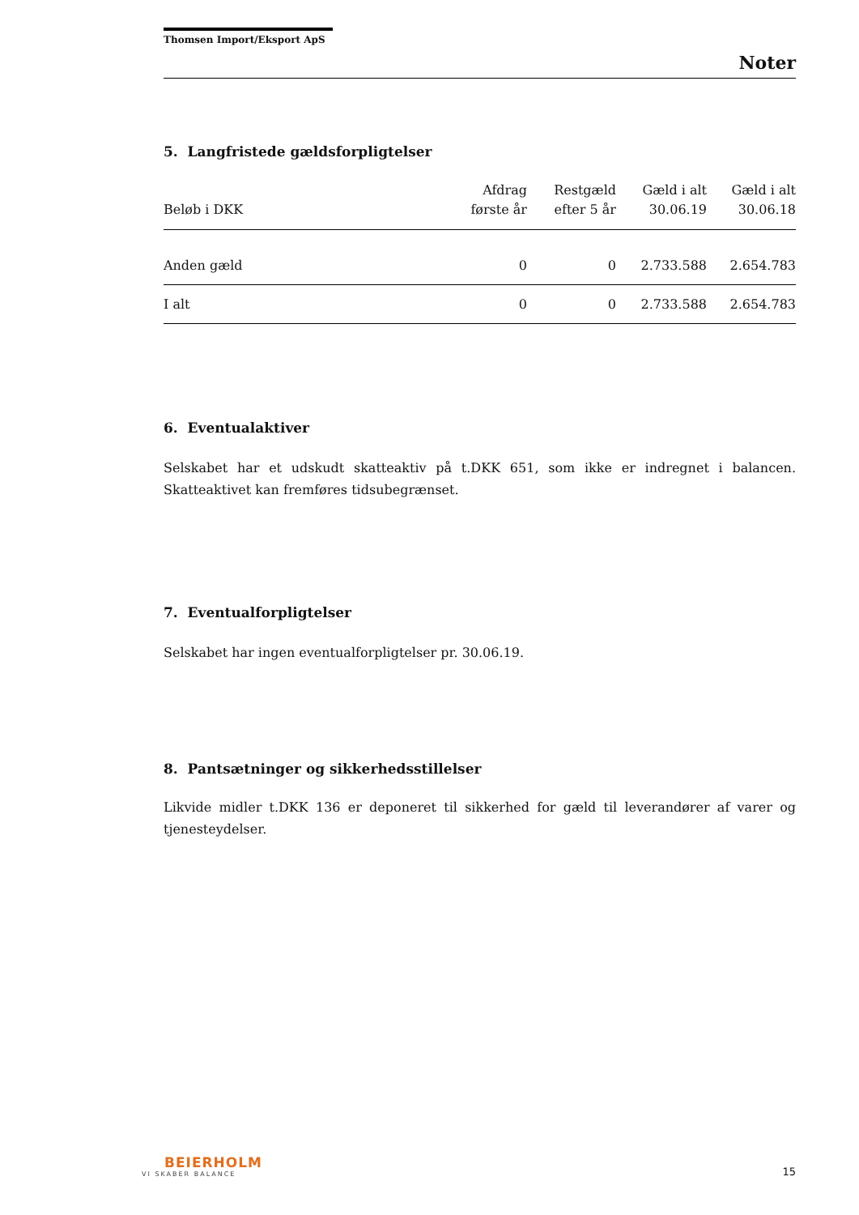Thomsen Import/Eksport ApS
Noter
5. Langfristede gældsforpligtelser
| Beløb i DKK | Afdrag første år | Restgæld efter 5 år | Gæld i alt 30.06.19 | Gæld i alt 30.06.18 |
| --- | --- | --- | --- | --- |
| Anden gæld | 0 | 0 | 2.733.588 | 2.654.783 |
| I alt | 0 | 0 | 2.733.588 | 2.654.783 |
6. Eventualaktiver
Selskabet har et udskudt skatteaktiv på t.DKK 651, som ikke er indregnet i balancen. Skatteaktivet kan fremføres tidsubegrænset.
7. Eventualforpligtelser
Selskabet har ingen eventualforpligtelser pr. 30.06.19.
8. Pantsætninger og sikkerhedsstillelser
Likvide midler t.DKK 136 er deponeret til sikkerhed for gæld til leverandører af varer og tjenesteydelser.
BEIERHOLM
VI SKABER BALANCE
15